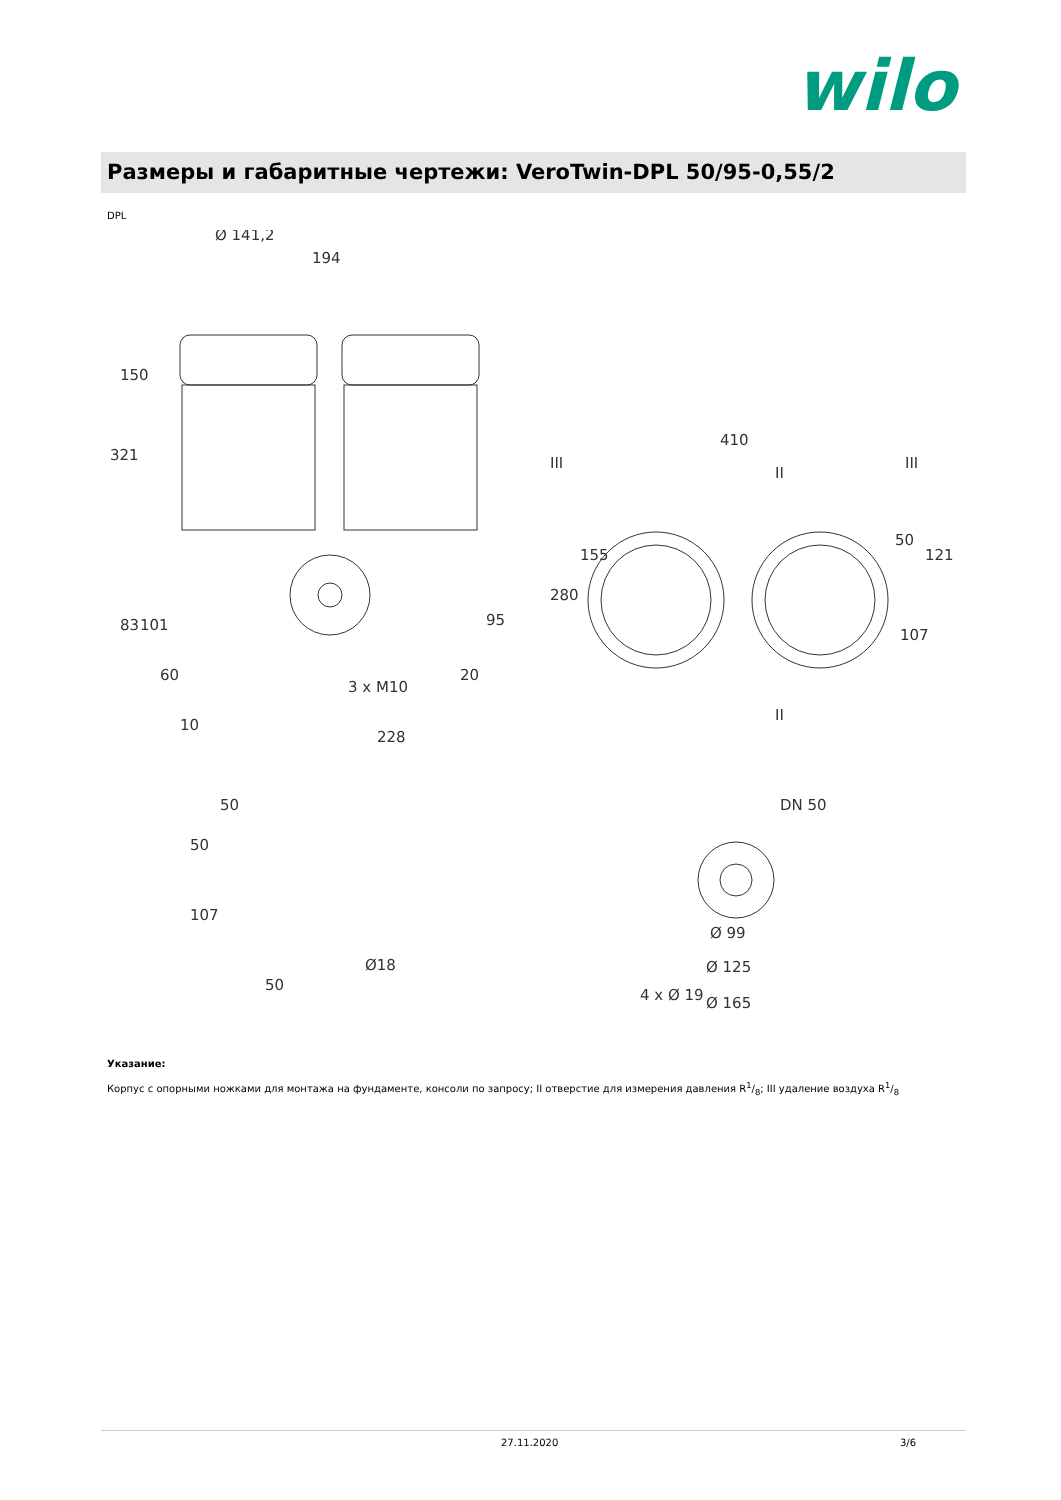wilo
Размеры и габаритные чертежи: VeroTwin-DPL 50/95-0,55/2
DPL
Ø 141,2
194
321
101
95
3 x M10
410
228
DN 50
Ø 99
Ø 125
Ø 165
83
60
10
150
280
155
50
121
107
20
50
50
107
50
Ø18
4 x Ø 19
III
III
II
II
Указание:
Корпус с опорными ножками для монтажа на фундаменте, консоли по запросу; II отверстие для измерения давления R1/8; III удаление воздуха R1/8
27.11.2020 3/6